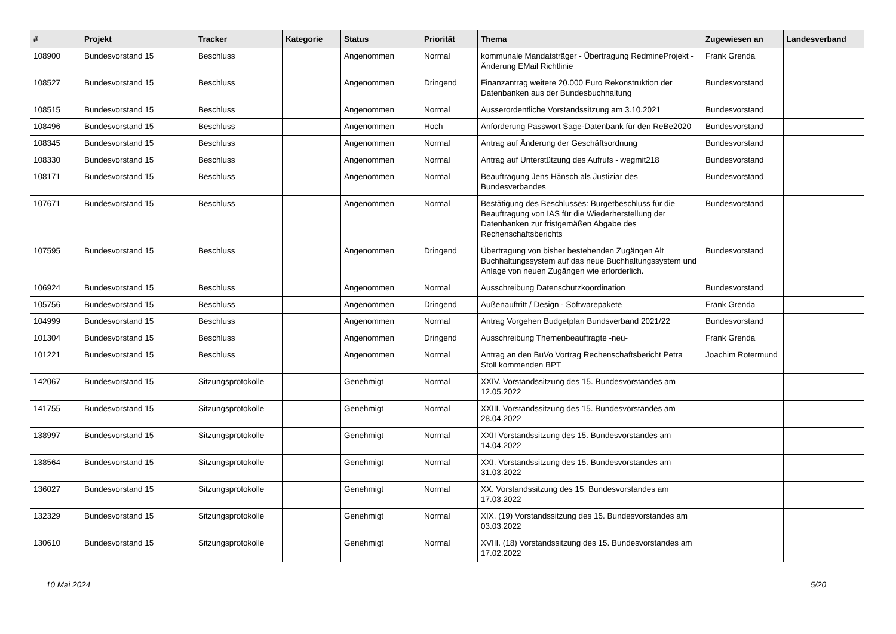| # | Projekt | Tracker | Kategorie | Status | Priorität | Thema | Zugewiesen an | Landesverband |
| --- | --- | --- | --- | --- | --- | --- | --- | --- |
| 108900 | Bundesvorstand 15 | Beschluss | | Angenommen | Normal | kommunale Mandatsträger - Übertragung RedmineProjekt - Änderung EMail Richtlinie | Frank Grenda | |
| 108527 | Bundesvorstand 15 | Beschluss | | Angenommen | Dringend | Finanzantrag weitere 20.000 Euro Rekonstruktion der Datenbanken aus der Bundesbuchhaltung | Bundesvorstand | |
| 108515 | Bundesvorstand 15 | Beschluss | | Angenommen | Normal | Ausserordentliche Vorstandssitzung am 3.10.2021 | Bundesvorstand | |
| 108496 | Bundesvorstand 15 | Beschluss | | Angenommen | Hoch | Anforderung Passwort Sage-Datenbank für den ReBe2020 | Bundesvorstand | |
| 108345 | Bundesvorstand 15 | Beschluss | | Angenommen | Normal | Antrag auf Änderung der Geschäftsordnung | Bundesvorstand | |
| 108330 | Bundesvorstand 15 | Beschluss | | Angenommen | Normal | Antrag auf Unterstützung des Aufrufs - wegmit218 | Bundesvorstand | |
| 108171 | Bundesvorstand 15 | Beschluss | | Angenommen | Normal | Beauftragung Jens Hänsch als Justiziar des Bundesverbandes | Bundesvorstand | |
| 107671 | Bundesvorstand 15 | Beschluss | | Angenommen | Normal | Bestätigung des Beschlusses: Burgetbeschluss für die Beauftragung von IAS für die Wiederherstellung der Datenbanken zur fristgemäßen Abgabe des Rechenschaftsberichts | Bundesvorstand | |
| 107595 | Bundesvorstand 15 | Beschluss | | Angenommen | Dringend | Übertragung von bisher bestehenden Zugängen Alt Buchhaltungssystem auf das neue Buchhaltungssystem und Anlage von neuen Zugängen wie erforderlich. | Bundesvorstand | |
| 106924 | Bundesvorstand 15 | Beschluss | | Angenommen | Normal | Ausschreibung Datenschutzkoordination | Bundesvorstand | |
| 105756 | Bundesvorstand 15 | Beschluss | | Angenommen | Dringend | Außenauftritt / Design - Softwarepakete | Frank Grenda | |
| 104999 | Bundesvorstand 15 | Beschluss | | Angenommen | Normal | Antrag Vorgehen Budgetplan Bundsverband 2021/22 | Bundesvorstand | |
| 101304 | Bundesvorstand 15 | Beschluss | | Angenommen | Dringend | Ausschreibung Themenbeauftragte -neu- | Frank Grenda | |
| 101221 | Bundesvorstand 15 | Beschluss | | Angenommen | Normal | Antrag an den BuVo Vortrag Rechenschaftsbericht Petra Stoll kommenden BPT | Joachim Rotermund | |
| 142067 | Bundesvorstand 15 | Sitzungsprotokolle | | Genehmigt | Normal | XXIV. Vorstandssitzung des 15. Bundesvorstandes am 12.05.2022 | | |
| 141755 | Bundesvorstand 15 | Sitzungsprotokolle | | Genehmigt | Normal | XXIII. Vorstandssitzung des 15. Bundesvorstandes am 28.04.2022 | | |
| 138997 | Bundesvorstand 15 | Sitzungsprotokolle | | Genehmigt | Normal | XXII Vorstandssitzung des 15. Bundesvorstandes am 14.04.2022 | | |
| 138564 | Bundesvorstand 15 | Sitzungsprotokolle | | Genehmigt | Normal | XXI. Vorstandssitzung des 15. Bundesvorstandes am 31.03.2022 | | |
| 136027 | Bundesvorstand 15 | Sitzungsprotokolle | | Genehmigt | Normal | XX. Vorstandssitzung des 15. Bundesvorstandes am 17.03.2022 | | |
| 132329 | Bundesvorstand 15 | Sitzungsprotokolle | | Genehmigt | Normal | XIX. (19) Vorstandssitzung des 15. Bundesvorstandes am 03.03.2022 | | |
| 130610 | Bundesvorstand 15 | Sitzungsprotokolle | | Genehmigt | Normal | XVIII. (18) Vorstandssitzung des 15. Bundesvorstandes am 17.02.2022 | | |
10 Mai 2024 5/20